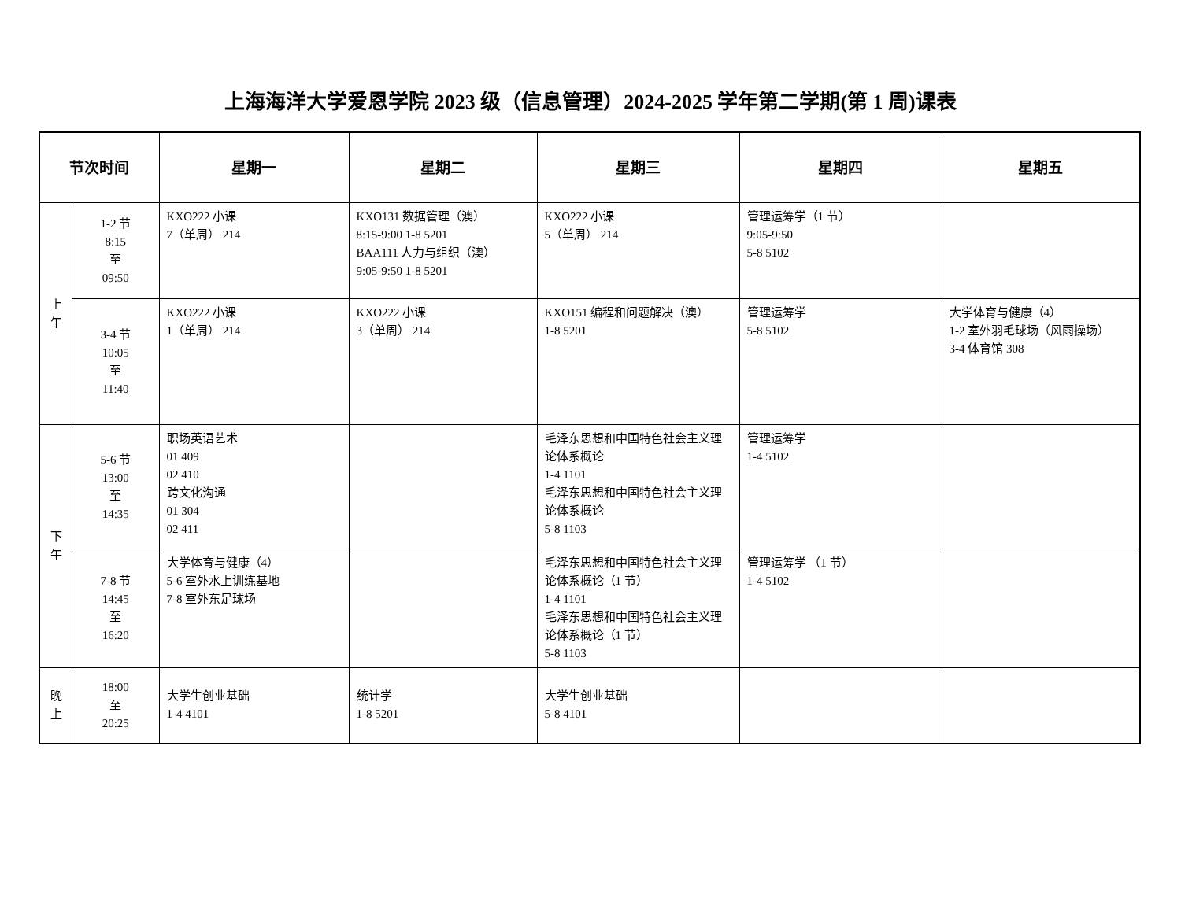上海海洋大学爱恩学院 2023 级（信息管理）2024-2025 学年第二学期(第 1 周)课表
| 节次时间 | | 星期一 | 星期二 | 星期三 | 星期四 | 星期五 |
| --- | --- | --- | --- | --- | --- | --- |
| 上 午 | 1-2 节 8:15 至 09:50 | KXO222 小课 7（单周） 214 | KXO131 数据管理（澳） 8:15-9:00 1-8 5201 BAA111 人力与组织（澳） 9:05-9:50 1-8 5201 | KXO222 小课 5（单周） 214 | 管理运筹学（1 节） 9:05-9:50 5-8 5102 | |
| | 3-4 节 10:05 至 11:40 | KXO222 小课 1（单周） 214 | KXO222 小课 3（单周） 214 | KXO151 编程和问题解决（澳） 1-8 5201 | 管理运筹学 5-8 5102 | 大学体育与健康（4） 1-2 室外羽毛球场（风雨操场） 3-4 体育馆 308 |
| 下 午 | 5-6 节 13:00 至 14:35 | 职场英语艺术 01 409 02 410 跨文化沟通 01 304 02 411 | | 毛泽东思想和中国特色社会主义理论体系概论 1-4 1101 毛泽东思想和中国特色社会主义理论体系概论 5-8 1103 | 管理运筹学 1-4 5102 | |
| | 7-8 节 14:45 至 16:20 | 大学体育与健康（4） 5-6 室外水上训练基地 7-8 室外东足球场 | | 毛泽东思想和中国特色社会主义理论体系概论（1 节） 1-4 1101 毛泽东思想和中国特色社会主义理论体系概论（1 节） 5-8 1103 | 管理运筹学 （1 节） 1-4 5102 | |
| 晚 上 | 18:00 至 20:25 | 大学生创业基础 1-4 4101 | 统计学 1-8 5201 | 大学生创业基础 5-8 4101 | | |